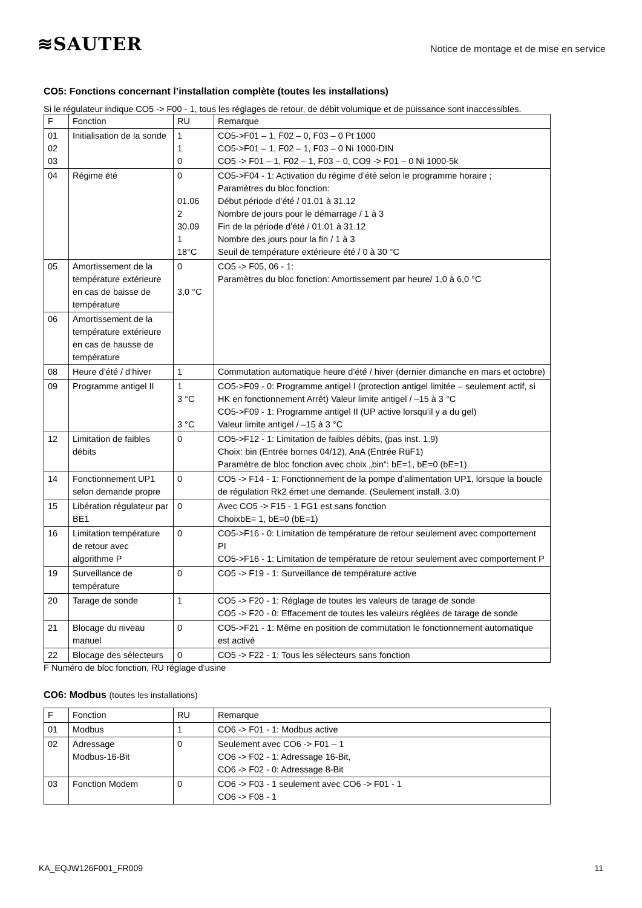≋SAUTER
Notice de montage et de mise en service
CO5: Fonctions concernant l’installation complète (toutes les installations)
Si le régulateur indique CO5 -> F00 - 1, tous les réglages de retour, de débit volumique et de puissance sont inaccessibles.
| F | Fonction | RU | Remarque |
| 01 02 03 | Initialisation de la sonde | 1 1 0 | CO5->F01 – 1, F02 – 0, F03 – 0 Pt 1000 CO5->F01 – 1, F02 – 1, F03 – 0 Ni 1000-DIN CO5 -> F01 – 1, F02 – 1, F03 – 0, CO9 -> F01 – 0 Ni 1000-5k |
| 04 | Régime été | 0 01.06 2 30.09 1 18°C | CO5->F04 - 1: Activation du régime d’été selon le programme horaire ; Paramètres du bloc fonction: Début période d’été / 01.01 à 31.12 Nombre de jours pour le démarrage / 1 à 3 Fin de la période d’été / 01.01 à 31.12 Nombre des jours pour la fin / 1 à 3 Seuil de température extérieure été / 0 à 30 °C |
| 05 | Amortissement de la température extérieure en cas de baisse de température | 0 3,0 °C | CO5 -> F05, 06 - 1: Paramètres du bloc fonction: Amortissement par heure/ 1,0 à 6,0 °C |
| 06 | Amortissement de la température extérieure en cas de hausse de température | | |
| 08 | Heure d’été / d‘hiver | 1 | Commutation automatique heure d’été / hiver (dernier dimanche en mars et octobre) |
| 09 | Programme antigel II | 1 3 °C 3 °C | CO5->F09 - 0: Programme antigel I (protection antigel limitée – seulement actif, si HK en fonctionnement Arrêt) Valeur limite antigel / –15 à 3 °C CO5->F09 - 1: Programme antigel II (UP active lorsqu’il y a du gel) Valeur limite antigel / –15 à 3 °C |
| 12 | Limitation de faibles débits | 0 | CO5->F12 - 1: Limitation de faibles débits, (pas inst. 1.9) Choix: bin (Entrée bornes 04/12), AnA (Entrée RüF1) Paramètre de bloc fonction avec choix „bin“: bE=1, bE=0 (bE=1) |
| 14 | Fonctionnement UP1 selon demande propre | 0 | CO5 -> F14 - 1: Fonctionnement de la pompe d’alimentation UP1, lorsque la boucle de régulation Rk2 émet une demande. (Seulement install. 3.0) |
| 15 | Libération régulateur par BE1 | 0 | Avec CO5 -> F15 - 1 FG1 est sans fonction ChoixbE= 1, bE=0 (bE=1) |
| 16 | Limitation température de retour avec algorithme P | 0 | CO5->F16 - 0: Limitation de température de retour seulement avec comportement PI CO5->F16 - 1: Limitation de température de retour seulement avec comportement P |
| 19 | Surveillance de température | 0 | CO5 -> F19 - 1: Surveillance de température active |
| 20 | Tarage de sonde | 1 | CO5 -> F20 - 1: Réglage de toutes les valeurs de tarage de sonde CO5 -> F20 - 0: Effacement de toutes les valeurs réglées de tarage de sonde |
| 21 | Blocage du niveau manuel | 0 | CO5->F21 - 1: Même en position de commutation le fonctionnement automatique est activé |
| 22 | Blocage des sélecteurs | 0 | CO5 -> F22 - 1: Tous les sélecteurs sans fonction |
F Numéro de bloc fonction, RU réglage d‘usine
CO6: Modbus (toutes les installations)
| F | Fonction | RU | Remarque |
| 01 | Modbus | 1 | CO6 -> F01 - 1: Modbus active |
| 02 | Adressage Modbus-16-Bit | 0 | Seulement avec CO6 -> F01 – 1 CO6 -> F02 - 1: Adressage 16-Bit, CO6 -> F02 - 0: Adressage 8-Bit |
| 03 | Fonction Modem | 0 | CO6 -> F03 - 1 seulement avec CO6 -> F01 - 1 CO6 -> F08 - 1 |
KA_EQJW126F001_FR009 11